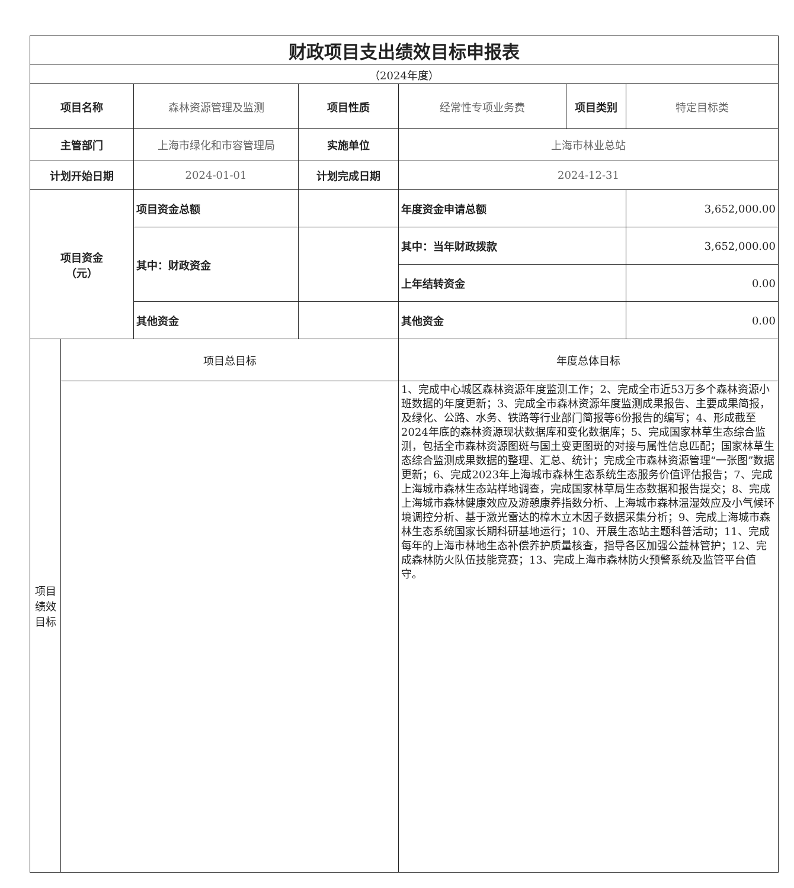| 财政项目支出绩效目标申报表 | | | | | | |
| （2024年度） | | | | | | |
| 项目名称 | | 森林资源管理及监测 | 项目性质 | 经常性专项业务费 | 项目类别 | 特定目标类 |
| 主管部门 | | 上海市绿化和市容管理局 | 实施单位 | 上海市林业总站 | | |
| 计划开始日期 | | 2024-01-01 | 计划完成日期 | 2024-12-31 | | |
| 项目资金 （元） | | 项目资金总额 | | 年度资金申请总额 | | 3,652,000.00 |
| | | 其中：财政资金 | | 其中：当年财政拨款 | | 3,652,000.00 |
| | | | | 上年结转资金 | | 0.00 |
| | | 其他资金 | | 其他资金 | | 0.00 |
| 项目绩效目标 | 项目总目标 | | | 年度总体目标 | | |
| | | | | 1、完成中心城区森林资源年度监测工作；2、完成全市近53万多个森林资源小班数据的年度更新；3、完成全市森林资源年度监测成果报告、主要成果简报，及绿化、公路、水务、铁路等行业部门简报等6份报告的编写；4、形成截至2024年底的森林资源现状数据库和变化数据库；5、完成国家林草生态综合监测，包括全市森林资源图斑与国土变更图斑的对接与属性信息匹配；国家林草生态综合监测成果数据的整理、汇总、统计；完成全市森林资源管理“一张图”数据更新；6、完成2023年上海城市森林生态系统生态服务价值评估报告；7、完成上海城市森林生态站样地调查，完成国家林草局生态数据和报告提交；8、完成上海城市森林健康效应及游憩康养指数分析、上海城市森林温湿效应及小气候环境调控分析、基于激光雷达的樟木立木因子数据采集分析；9、完成上海城市森林生态系统国家长期科研基地运行；10、开展生态站主题科普活动；11、完成每年的上海市林地生态补偿养护质量核查，指导各区加强公益林管护；12、完成森林防火队伍技能竞赛；13、完成上海市森林防火预警系统及监管平台值守。 | | |